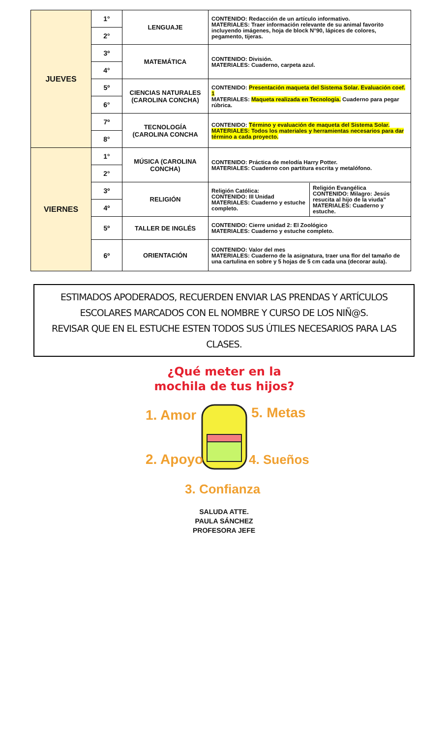| JUEVES | 1° | LENGUAJE | CONTENIDO: Redacción de un artículo informativo. MATERIALES: Traer información relevante de su animal favorito incluyendo imágenes, hoja de block N°90, lápices de colores, pegamento, tijeras. |
| | 2° | | |
| | 3º | MATEMÁTICA | CONTENIDO: División. MATERIALES: Cuaderno, carpeta azul. |
| | 4° | | |
| | 5º | CIENCIAS NATURALES (CAROLINA CONCHA) | CONTENIDO: Presentación maqueta del Sistema Solar. Evaluación coef. 1 MATERIALES: Maqueta realizada en Tecnología. Cuaderno para pegar rúbrica. |
| | 6° | | |
| | 7º | TECNOLOGÍA (CAROLINA CONCHA | CONTENIDO: Término y evaluación de maqueta del Sistema Solar. MATERIALES: Todos los materiales y herramientas necesarios para dar término a cada proyecto. |
| | 8° | | |
| VIERNES | 1° | MÚSICA (CAROLINA CONCHA) | CONTENIDO: Práctica de melodía Harry Potter. MATERIALES: Cuaderno con partitura escrita y metalófono. |
| | 2° | | |
| | 3º | RELIGIÓN | / Religión Católica: CONTENIDO: III Unidad MATERIALES: Cuaderno y estuche completo. / Religión Evangélica CONTENIDO: Milagro: Jesús resucita al hijo de la viuda” MATERIALES: Cuaderno y estuche. / |
| | 4º | | |
| | 5º | TALLER DE INGLÉS | CONTENIDO: Cierre unidad 2: El Zoológico MATERIALES: Cuaderno y estuche completo. |
| | 6º | ORIENTACIÓN | CONTENIDO: Valor del mes MATERIALES: Cuaderno de la asignatura, traer una flor del tamaño de una cartulina en sobre y 5 hojas de 5 cm cada una (decorar aula). |
ESTIMADOS APODERADOS, RECUERDEN ENVIAR LAS PRENDAS Y ARTÍCULOS ESCOLARES MARCADOS CON EL NOMBRE Y CURSO DE LOS NIÑ@S.
REVISAR QUE EN EL ESTUCHE ESTEN TODOS SUS ÚTILES NECESARIOS PARA LAS CLASES.
¿Qué meter en la
mochila de tus hijos?
1. Amor
2. Apoyo
3. Confianza
4. Sueños
5. Metas
SALUDA ATTE.
PAULA SÁNCHEZ
PROFESORA JEFE